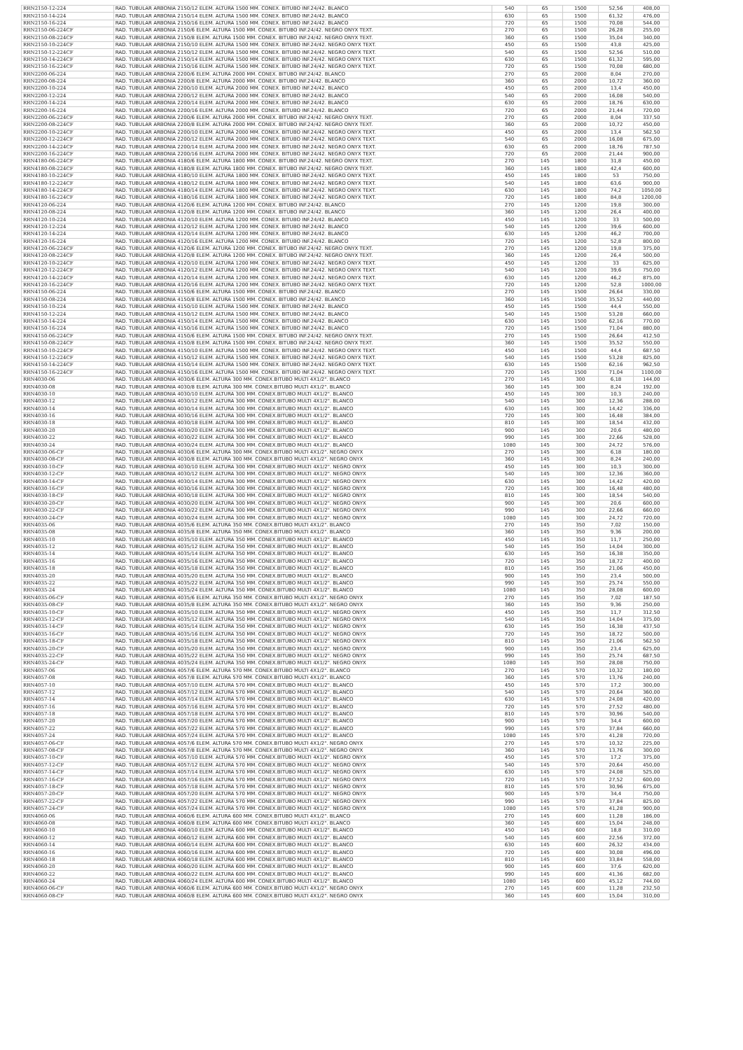| RRN2150-12-224 | RAD. TUBULAR ARBONIA 2150/12 ELEM. ALTURA 1500 MM. CONEX. BITUBO INF.24/42. BLANCO | 540 | 65 | 1500 | 52,56 | 408,00 |
| RRN2150-14-224 | RAD. TUBULAR ARBONIA 2150/14 ELEM. ALTURA 1500 MM. CONEX. BITUBO INF.24/42. BLANCO | 630 | 65 | 1500 | 61,32 | 476,00 |
| RRN2150-16-224 | RAD. TUBULAR ARBONIA 2150/16 ELEM. ALTURA 1500 MM. CONEX. BITUBO INF.24/42. BLANCO | 720 | 65 | 1500 | 70,08 | 544,00 |
| RRN2150-06-224CF | RAD. TUBULAR ARBONIA 2150/6 ELEM. ALTURA 1500 MM. CONEX. BITUBO INF.24/42. NEGRO ONYX TEXT. | 270 | 65 | 1500 | 26,28 | 255,00 |
| RRN2150-08-224CF | RAD. TUBULAR ARBONIA 2150/8 ELEM. ALTURA 1500 MM. CONEX. BITUBO INF.24/42. NEGRO ONYX TEXT. | 360 | 65 | 1500 | 35,04 | 340,00 |
| RRN2150-10-224CF | RAD. TUBULAR ARBONIA 2150/10 ELEM. ALTURA 1500 MM. CONEX. BITUBO INF.24/42. NEGRO ONYX TEXT. | 450 | 65 | 1500 | 43,8 | 425,00 |
| RRN2150-12-224CF | RAD. TUBULAR ARBONIA 2150/12 ELEM. ALTURA 1500 MM. CONEX. BITUBO INF.24/42. NEGRO ONYX TEXT. | 540 | 65 | 1500 | 52,56 | 510,00 |
| RRN2150-14-224CF | RAD. TUBULAR ARBONIA 2150/14 ELEM. ALTURA 1500 MM. CONEX. BITUBO INF.24/42. NEGRO ONYX TEXT. | 630 | 65 | 1500 | 61,32 | 595,00 |
| RRN2150-16-224CF | RAD. TUBULAR ARBONIA 2150/16 ELEM. ALTURA 1500 MM. CONEX. BITUBO INF.24/42. NEGRO ONYX TEXT. | 720 | 65 | 1500 | 70,08 | 680,00 |
| RRN2200-06-224 | RAD. TUBULAR ARBONIA 2200/6 ELEM. ALTURA 2000 MM. CONEX. BITUBO INF.24/42. BLANCO | 270 | 65 | 2000 | 8,04 | 270,00 |
| RRN2200-08-224 | RAD. TUBULAR ARBONIA 2200/8 ELEM. ALTURA 2000 MM. CONEX. BITUBO INF.24/42. BLANCO | 360 | 65 | 2000 | 10,72 | 360,00 |
| RRN2200-10-224 | RAD. TUBULAR ARBONIA 2200/10 ELEM. ALTURA 2000 MM. CONEX. BITUBO INF.24/42. BLANCO | 450 | 65 | 2000 | 13,4 | 450,00 |
| RRN2200-12-224 | RAD. TUBULAR ARBONIA 2200/12 ELEM. ALTURA 2000 MM. CONEX. BITUBO INF.24/42. BLANCO | 540 | 65 | 2000 | 16,08 | 540,00 |
| RRN2200-14-224 | RAD. TUBULAR ARBONIA 2200/14 ELEM. ALTURA 2000 MM. CONEX. BITUBO INF.24/42. BLANCO | 630 | 65 | 2000 | 18,76 | 630,00 |
| RRN2200-16-224 | RAD. TUBULAR ARBONIA 2200/16 ELEM. ALTURA 2000 MM. CONEX. BITUBO INF.24/42. BLANCO | 720 | 65 | 2000 | 21,44 | 720,00 |
| RRN2200-06-224CF | RAD. TUBULAR ARBONIA 2200/6 ELEM. ALTURA 2000 MM. CONEX. BITUBO INF.24/42. NEGRO ONYX TEXT. | 270 | 65 | 2000 | 8,04 | 337,50 |
| RRN2200-08-224CF | RAD. TUBULAR ARBONIA 2200/8 ELEM. ALTURA 2000 MM. CONEX. BITUBO INF.24/42. NEGRO ONYX TEXT. | 360 | 65 | 2000 | 10,72 | 450,00 |
| RRN2200-10-224CF | RAD. TUBULAR ARBONIA 2200/10 ELEM. ALTURA 2000 MM. CONEX. BITUBO INF.24/42. NEGRO ONYX TEXT. | 450 | 65 | 2000 | 13,4 | 562,50 |
| RRN2200-12-224CF | RAD. TUBULAR ARBONIA 2200/12 ELEM. ALTURA 2000 MM. CONEX. BITUBO INF.24/42. NEGRO ONYX TEXT. | 540 | 65 | 2000 | 16,08 | 675,00 |
| RRN2200-14-224CF | RAD. TUBULAR ARBONIA 2200/14 ELEM. ALTURA 2000 MM. CONEX. BITUBO INF.24/42. NEGRO ONYX TEXT. | 630 | 65 | 2000 | 18,76 | 787,50 |
| RRN2200-16-224CF | RAD. TUBULAR ARBONIA 2200/16 ELEM. ALTURA 2000 MM. CONEX. BITUBO INF.24/42. NEGRO ONYX TEXT. | 720 | 65 | 2000 | 21,44 | 900,00 |
| RRN4180-06-224CF | RAD. TUBULAR ARBONIA 4180/6 ELEM. ALTURA 1800 MM. CONEX. BITUBO INF.24/42. NEGRO ONYX TEXT. | 270 | 145 | 1800 | 31,8 | 450,00 |
| RRN4180-08-224CF | RAD. TUBULAR ARBONIA 4180/8 ELEM. ALTURA 1800 MM. CONEX. BITUBO INF.24/42. NEGRO ONYX TEXT. | 360 | 145 | 1800 | 42,4 | 600,00 |
| RRN4180-10-224CF | RAD. TUBULAR ARBONIA 4180/10 ELEM. ALTURA 1800 MM. CONEX. BITUBO INF.24/42. NEGRO ONYX TEXT. | 450 | 145 | 1800 | 53 | 750,00 |
| RRN4180-12-224CF | RAD. TUBULAR ARBONIA 4180/12 ELEM. ALTURA 1800 MM. CONEX. BITUBO INF.24/42. NEGRO ONYX TEXT. | 540 | 145 | 1800 | 63,6 | 900,00 |
| RRN4180-14-224CF | RAD. TUBULAR ARBONIA 4180/14 ELEM. ALTURA 1800 MM. CONEX. BITUBO INF.24/42. NEGRO ONYX TEXT. | 630 | 145 | 1800 | 74,2 | 1050,00 |
| RRN4180-16-224CF | RAD. TUBULAR ARBONIA 4180/16 ELEM. ALTURA 1800 MM. CONEX. BITUBO INF.24/42. NEGRO ONYX TEXT. | 720 | 145 | 1800 | 84,8 | 1200,00 |
| RRN4120-06-224 | RAD. TUBULAR ARBONIA 4120/6 ELEM. ALTURA 1200 MM. CONEX. BITUBO INF.24/42. BLANCO | 270 | 145 | 1200 | 19,8 | 300,00 |
| RRN4120-08-224 | RAD. TUBULAR ARBONIA 4120/8 ELEM. ALTURA 1200 MM. CONEX. BITUBO INF.24/42. BLANCO | 360 | 145 | 1200 | 26,4 | 400,00 |
| RRN4120-10-224 | RAD. TUBULAR ARBONIA 4120/10 ELEM. ALTURA 1200 MM. CONEX. BITUBO INF.24/42. BLANCO | 450 | 145 | 1200 | 33 | 500,00 |
| RRN4120-12-224 | RAD. TUBULAR ARBONIA 4120/12 ELEM. ALTURA 1200 MM. CONEX. BITUBO INF.24/42. BLANCO | 540 | 145 | 1200 | 39,6 | 600,00 |
| RRN4120-14-224 | RAD. TUBULAR ARBONIA 4120/14 ELEM. ALTURA 1200 MM. CONEX. BITUBO INF.24/42. BLANCO | 630 | 145 | 1200 | 46,2 | 700,00 |
| RRN4120-16-224 | RAD. TUBULAR ARBONIA 4120/16 ELEM. ALTURA 1200 MM. CONEX. BITUBO INF.24/42. BLANCO | 720 | 145 | 1200 | 52,8 | 800,00 |
| RRN4120-06-224CF | RAD. TUBULAR ARBONIA 4120/6 ELEM. ALTURA 1200 MM. CONEX. BITUBO INF.24/42. NEGRO ONYX TEXT. | 270 | 145 | 1200 | 19,8 | 375,00 |
| RRN4120-08-224CF | RAD. TUBULAR ARBONIA 4120/8 ELEM. ALTURA 1200 MM. CONEX. BITUBO INF.24/42. NEGRO ONYX TEXT. | 360 | 145 | 1200 | 26,4 | 500,00 |
| RRN4120-10-224CF | RAD. TUBULAR ARBONIA 4120/10 ELEM. ALTURA 1200 MM. CONEX. BITUBO INF.24/42. NEGRO ONYX TEXT. | 450 | 145 | 1200 | 33 | 625,00 |
| RRN4120-12-224CF | RAD. TUBULAR ARBONIA 4120/12 ELEM. ALTURA 1200 MM. CONEX. BITUBO INF.24/42. NEGRO ONYX TEXT. | 540 | 145 | 1200 | 39,6 | 750,00 |
| RRN4120-14-224CF | RAD. TUBULAR ARBONIA 4120/14 ELEM. ALTURA 1200 MM. CONEX. BITUBO INF.24/42. NEGRO ONYX TEXT. | 630 | 145 | 1200 | 46,2 | 875,00 |
| RRN4120-16-224CF | RAD. TUBULAR ARBONIA 4120/16 ELEM. ALTURA 1200 MM. CONEX. BITUBO INF.24/42. NEGRO ONYX TEXT. | 720 | 145 | 1200 | 52,8 | 1000,00 |
| RRN4150-06-224 | RAD. TUBULAR ARBONIA 4150/6 ELEM. ALTURA 1500 MM. CONEX. BITUBO INF.24/42. BLANCO | 270 | 145 | 1500 | 26,64 | 330,00 |
| RRN4150-08-224 | RAD. TUBULAR ARBONIA 4150/8 ELEM. ALTURA 1500 MM. CONEX. BITUBO INF.24/42. BLANCO | 360 | 145 | 1500 | 35,52 | 440,00 |
| RRN4150-10-224 | RAD. TUBULAR ARBONIA 4150/10 ELEM. ALTURA 1500 MM. CONEX. BITUBO INF.24/42. BLANCO | 450 | 145 | 1500 | 44,4 | 550,00 |
| RRN4150-12-224 | RAD. TUBULAR ARBONIA 4150/12 ELEM. ALTURA 1500 MM. CONEX. BITUBO INF.24/42. BLANCO | 540 | 145 | 1500 | 53,28 | 660,00 |
| RRN4150-14-224 | RAD. TUBULAR ARBONIA 4150/14 ELEM. ALTURA 1500 MM. CONEX. BITUBO INF.24/42. BLANCO | 630 | 145 | 1500 | 62,16 | 770,00 |
| RRN4150-16-224 | RAD. TUBULAR ARBONIA 4150/16 ELEM. ALTURA 1500 MM. CONEX. BITUBO INF.24/42. BLANCO | 720 | 145 | 1500 | 71,04 | 880,00 |
| RRN4150-06-224CF | RAD. TUBULAR ARBONIA 4150/6 ELEM. ALTURA 1500 MM. CONEX. BITUBO INF.24/42. NEGRO ONYX TEXT. | 270 | 145 | 1500 | 26,64 | 412,50 |
| RRN4150-08-224CF | RAD. TUBULAR ARBONIA 4150/8 ELEM. ALTURA 1500 MM. CONEX. BITUBO INF.24/42. NEGRO ONYX TEXT. | 360 | 145 | 1500 | 35,52 | 550,00 |
| RRN4150-10-224CF | RAD. TUBULAR ARBONIA 4150/10 ELEM. ALTURA 1500 MM. CONEX. BITUBO INF.24/42. NEGRO ONYX TEXT. | 450 | 145 | 1500 | 44,4 | 687,50 |
| RRN4150-12-224CF | RAD. TUBULAR ARBONIA 4150/12 ELEM. ALTURA 1500 MM. CONEX. BITUBO INF.24/42. NEGRO ONYX TEXT. | 540 | 145 | 1500 | 53,28 | 825,00 |
| RRN4150-14-224CF | RAD. TUBULAR ARBONIA 4150/14 ELEM. ALTURA 1500 MM. CONEX. BITUBO INF.24/42. NEGRO ONYX TEXT. | 630 | 145 | 1500 | 62,16 | 962,50 |
| RRN4150-16-224CF | RAD. TUBULAR ARBONIA 4150/16 ELEM. ALTURA 1500 MM. CONEX. BITUBO INF.24/42. NEGRO ONYX TEXT. | 720 | 145 | 1500 | 71,04 | 1100,00 |
| RRN4030-06 | RAD. TUBULAR ARBONIA 4030/6 ELEM. ALTURA 300 MM. CONEX.BITUBO MULTI 4X1/2". BLANCO | 270 | 145 | 300 | 6,18 | 144,00 |
| RRN4030-08 | RAD. TUBULAR ARBONIA 4030/8 ELEM. ALTURA 300 MM. CONEX.BITUBO MULTI 4X1/2". BLANCO | 360 | 145 | 300 | 8,24 | 192,00 |
| RRN4030-10 | RAD. TUBULAR ARBONIA 4030/10 ELEM. ALTURA 300 MM. CONEX.BITUBO MULTI 4X1/2". BLANCO | 450 | 145 | 300 | 10,3 | 240,00 |
| RRN4030-12 | RAD. TUBULAR ARBONIA 4030/12 ELEM. ALTURA 300 MM. CONEX.BITUBO MULTI 4X1/2". BLANCO | 540 | 145 | 300 | 12,36 | 288,00 |
| RRN4030-14 | RAD. TUBULAR ARBONIA 4030/14 ELEM. ALTURA 300 MM. CONEX.BITUBO MULTI 4X1/2". BLANCO | 630 | 145 | 300 | 14,42 | 336,00 |
| RRN4030-16 | RAD. TUBULAR ARBONIA 4030/16 ELEM. ALTURA 300 MM. CONEX.BITUBO MULTI 4X1/2". BLANCO | 720 | 145 | 300 | 16,48 | 384,00 |
| RRN4030-18 | RAD. TUBULAR ARBONIA 4030/18 ELEM. ALTURA 300 MM. CONEX.BITUBO MULTI 4X1/2". BLANCO | 810 | 145 | 300 | 18,54 | 432,00 |
| RRN4030-20 | RAD. TUBULAR ARBONIA 4030/20 ELEM. ALTURA 300 MM. CONEX.BITUBO MULTI 4X1/2". BLANCO | 900 | 145 | 300 | 20,6 | 480,00 |
| RRN4030-22 | RAD. TUBULAR ARBONIA 4030/22 ELEM. ALTURA 300 MM. CONEX.BITUBO MULTI 4X1/2". BLANCO | 990 | 145 | 300 | 22,66 | 528,00 |
| RRN4030-24 | RAD. TUBULAR ARBONIA 4030/24 ELEM. ALTURA 300 MM. CONEX.BITUBO MULTI 4X1/2". BLANCO | 1080 | 145 | 300 | 24,72 | 576,00 |
| RRN4030-06-CF | RAD. TUBULAR ARBONIA 4030/6 ELEM. ALTURA 300 MM. CONEX.BITUBO MULTI 4X1/2". NEGRO ONYX | 270 | 145 | 300 | 6,18 | 180,00 |
| RRN4030-08-CF | RAD. TUBULAR ARBONIA 4030/8 ELEM. ALTURA 300 MM. CONEX.BITUBO MULTI 4X1/2". NEGRO ONYX | 360 | 145 | 300 | 8,24 | 240,00 |
| RRN4030-10-CF | RAD. TUBULAR ARBONIA 4030/10 ELEM. ALTURA 300 MM. CONEX.BITUBO MULTI 4X1/2". NEGRO ONYX | 450 | 145 | 300 | 10,3 | 300,00 |
| RRN4030-12-CF | RAD. TUBULAR ARBONIA 4030/12 ELEM. ALTURA 300 MM. CONEX.BITUBO MULTI 4X1/2". NEGRO ONYX | 540 | 145 | 300 | 12,36 | 360,00 |
| RRN4030-14-CF | RAD. TUBULAR ARBONIA 4030/14 ELEM. ALTURA 300 MM. CONEX.BITUBO MULTI 4X1/2". NEGRO ONYX | 630 | 145 | 300 | 14,42 | 420,00 |
| RRN4030-16-CF | RAD. TUBULAR ARBONIA 4030/16 ELEM. ALTURA 300 MM. CONEX.BITUBO MULTI 4X1/2". NEGRO ONYX | 720 | 145 | 300 | 16,48 | 480,00 |
| RRN4030-18-CF | RAD. TUBULAR ARBONIA 4030/18 ELEM. ALTURA 300 MM. CONEX.BITUBO MULTI 4X1/2". NEGRO ONYX | 810 | 145 | 300 | 18,54 | 540,00 |
| RRN4030-20-CF | RAD. TUBULAR ARBONIA 4030/20 ELEM. ALTURA 300 MM. CONEX.BITUBO MULTI 4X1/2". NEGRO ONYX | 900 | 145 | 300 | 20,6 | 600,00 |
| RRN4030-22-CF | RAD. TUBULAR ARBONIA 4030/22 ELEM. ALTURA 300 MM. CONEX.BITUBO MULTI 4X1/2". NEGRO ONYX | 990 | 145 | 300 | 22,66 | 660,00 |
| RRN4030-24-CF | RAD. TUBULAR ARBONIA 4030/24 ELEM. ALTURA 300 MM. CONEX.BITUBO MULTI 4X1/2". NEGRO ONYX | 1080 | 145 | 300 | 24,72 | 720,00 |
| RRN4035-06 | RAD. TUBULAR ARBONIA 4035/6 ELEM. ALTURA 350 MM. CONEX.BITUBO MULTI 4X1/2". BLANCO | 270 | 145 | 350 | 7,02 | 150,00 |
| RRN4035-08 | RAD. TUBULAR ARBONIA 4035/8 ELEM. ALTURA 350 MM. CONEX.BITUBO MULTI 4X1/2". BLANCO | 360 | 145 | 350 | 9,36 | 200,00 |
| RRN4035-10 | RAD. TUBULAR ARBONIA 4035/10 ELEM. ALTURA 350 MM. CONEX.BITUBO MULTI 4X1/2". BLANCO | 450 | 145 | 350 | 11,7 | 250,00 |
| RRN4035-12 | RAD. TUBULAR ARBONIA 4035/12 ELEM. ALTURA 350 MM. CONEX.BITUBO MULTI 4X1/2". BLANCO | 540 | 145 | 350 | 14,04 | 300,00 |
| RRN4035-14 | RAD. TUBULAR ARBONIA 4035/14 ELEM. ALTURA 350 MM. CONEX.BITUBO MULTI 4X1/2". BLANCO | 630 | 145 | 350 | 16,38 | 350,00 |
| RRN4035-16 | RAD. TUBULAR ARBONIA 4035/16 ELEM. ALTURA 350 MM. CONEX.BITUBO MULTI 4X1/2". BLANCO | 720 | 145 | 350 | 18,72 | 400,00 |
| RRN4035-18 | RAD. TUBULAR ARBONIA 4035/18 ELEM. ALTURA 350 MM. CONEX.BITUBO MULTI 4X1/2". BLANCO | 810 | 145 | 350 | 21,06 | 450,00 |
| RRN4035-20 | RAD. TUBULAR ARBONIA 4035/20 ELEM. ALTURA 350 MM. CONEX.BITUBO MULTI 4X1/2". BLANCO | 900 | 145 | 350 | 23,4 | 500,00 |
| RRN4035-22 | RAD. TUBULAR ARBONIA 4035/22 ELEM. ALTURA 350 MM. CONEX.BITUBO MULTI 4X1/2". BLANCO | 990 | 145 | 350 | 25,74 | 550,00 |
| RRN4035-24 | RAD. TUBULAR ARBONIA 4035/24 ELEM. ALTURA 350 MM. CONEX.BITUBO MULTI 4X1/2". BLANCO | 1080 | 145 | 350 | 28,08 | 600,00 |
| RRN4035-06-CF | RAD. TUBULAR ARBONIA 4035/6 ELEM. ALTURA 350 MM. CONEX.BITUBO MULTI 4X1/2". NEGRO ONYX | 270 | 145 | 350 | 7,02 | 187,50 |
| RRN4035-08-CF | RAD. TUBULAR ARBONIA 4035/8 ELEM. ALTURA 350 MM. CONEX.BITUBO MULTI 4X1/2". NEGRO ONYX | 360 | 145 | 350 | 9,36 | 250,00 |
| RRN4035-10-CF | RAD. TUBULAR ARBONIA 4035/10 ELEM. ALTURA 350 MM. CONEX.BITUBO MULTI 4X1/2". NEGRO ONYX | 450 | 145 | 350 | 11,7 | 312,50 |
| RRN4035-12-CF | RAD. TUBULAR ARBONIA 4035/12 ELEM. ALTURA 350 MM. CONEX.BITUBO MULTI 4X1/2". NEGRO ONYX | 540 | 145 | 350 | 14,04 | 375,00 |
| RRN4035-14-CF | RAD. TUBULAR ARBONIA 4035/14 ELEM. ALTURA 350 MM. CONEX.BITUBO MULTI 4X1/2". NEGRO ONYX | 630 | 145 | 350 | 16,38 | 437,50 |
| RRN4035-16-CF | RAD. TUBULAR ARBONIA 4035/16 ELEM. ALTURA 350 MM. CONEX.BITUBO MULTI 4X1/2". NEGRO ONYX | 720 | 145 | 350 | 18,72 | 500,00 |
| RRN4035-18-CF | RAD. TUBULAR ARBONIA 4035/18 ELEM. ALTURA 350 MM. CONEX.BITUBO MULTI 4X1/2". NEGRO ONYX | 810 | 145 | 350 | 21,06 | 562,50 |
| RRN4035-20-CF | RAD. TUBULAR ARBONIA 4035/20 ELEM. ALTURA 350 MM. CONEX.BITUBO MULTI 4X1/2". NEGRO ONYX | 900 | 145 | 350 | 23,4 | 625,00 |
| RRN4035-22-CF | RAD. TUBULAR ARBONIA 4035/22 ELEM. ALTURA 350 MM. CONEX.BITUBO MULTI 4X1/2". NEGRO ONYX | 990 | 145 | 350 | 25,74 | 687,50 |
| RRN4035-24-CF | RAD. TUBULAR ARBONIA 4035/24 ELEM. ALTURA 350 MM. CONEX.BITUBO MULTI 4X1/2". NEGRO ONYX | 1080 | 145 | 350 | 28,08 | 750,00 |
| RRN4057-06 | RAD. TUBULAR ARBONIA 4057/6 ELEM. ALTURA 570 MM. CONEX.BITUBO MULTI 4X1/2". BLANCO | 270 | 145 | 570 | 10,32 | 180,00 |
| RRN4057-08 | RAD. TUBULAR ARBONIA 4057/8 ELEM. ALTURA 570 MM. CONEX.BITUBO MULTI 4X1/2". BLANCO | 360 | 145 | 570 | 13,76 | 240,00 |
| RRN4057-10 | RAD. TUBULAR ARBONIA 4057/10 ELEM. ALTURA 570 MM. CONEX.BITUBO MULTI 4X1/2". BLANCO | 450 | 145 | 570 | 17,2 | 300,00 |
| RRN4057-12 | RAD. TUBULAR ARBONIA 4057/12 ELEM. ALTURA 570 MM. CONEX.BITUBO MULTI 4X1/2". BLANCO | 540 | 145 | 570 | 20,64 | 360,00 |
| RRN4057-14 | RAD. TUBULAR ARBONIA 4057/14 ELEM. ALTURA 570 MM. CONEX.BITUBO MULTI 4X1/2". BLANCO | 630 | 145 | 570 | 24,08 | 420,00 |
| RRN4057-16 | RAD. TUBULAR ARBONIA 4057/16 ELEM. ALTURA 570 MM. CONEX.BITUBO MULTI 4X1/2". BLANCO | 720 | 145 | 570 | 27,52 | 480,00 |
| RRN4057-18 | RAD. TUBULAR ARBONIA 4057/18 ELEM. ALTURA 570 MM. CONEX.BITUBO MULTI 4X1/2". BLANCO | 810 | 145 | 570 | 30,96 | 540,00 |
| RRN4057-20 | RAD. TUBULAR ARBONIA 4057/20 ELEM. ALTURA 570 MM. CONEX.BITUBO MULTI 4X1/2". BLANCO | 900 | 145 | 570 | 34,4 | 600,00 |
| RRN4057-22 | RAD. TUBULAR ARBONIA 4057/22 ELEM. ALTURA 570 MM. CONEX.BITUBO MULTI 4X1/2". BLANCO | 990 | 145 | 570 | 37,84 | 660,00 |
| RRN4057-24 | RAD. TUBULAR ARBONIA 4057/24 ELEM. ALTURA 570 MM. CONEX.BITUBO MULTI 4X1/2". BLANCO | 1080 | 145 | 570 | 41,28 | 720,00 |
| RRN4057-06-CF | RAD. TUBULAR ARBONIA 4057/6 ELEM. ALTURA 570 MM. CONEX.BITUBO MULTI 4X1/2". NEGRO ONYX | 270 | 145 | 570 | 10,32 | 225,00 |
| RRN4057-08-CF | RAD. TUBULAR ARBONIA 4057/8 ELEM. ALTURA 570 MM. CONEX.BITUBO MULTI 4X1/2". NEGRO ONYX | 360 | 145 | 570 | 13,76 | 300,00 |
| RRN4057-10-CF | RAD. TUBULAR ARBONIA 4057/10 ELEM. ALTURA 570 MM. CONEX.BITUBO MULTI 4X1/2". NEGRO ONYX | 450 | 145 | 570 | 17,2 | 375,00 |
| RRN4057-12-CF | RAD. TUBULAR ARBONIA 4057/12 ELEM. ALTURA 570 MM. CONEX.BITUBO MULTI 4X1/2". NEGRO ONYX | 540 | 145 | 570 | 20,64 | 450,00 |
| RRN4057-14-CF | RAD. TUBULAR ARBONIA 4057/14 ELEM. ALTURA 570 MM. CONEX.BITUBO MULTI 4X1/2". NEGRO ONYX | 630 | 145 | 570 | 24,08 | 525,00 |
| RRN4057-16-CF | RAD. TUBULAR ARBONIA 4057/16 ELEM. ALTURA 570 MM. CONEX.BITUBO MULTI 4X1/2". NEGRO ONYX | 720 | 145 | 570 | 27,52 | 600,00 |
| RRN4057-18-CF | RAD. TUBULAR ARBONIA 4057/18 ELEM. ALTURA 570 MM. CONEX.BITUBO MULTI 4X1/2". NEGRO ONYX | 810 | 145 | 570 | 30,96 | 675,00 |
| RRN4057-20-CF | RAD. TUBULAR ARBONIA 4057/20 ELEM. ALTURA 570 MM. CONEX.BITUBO MULTI 4X1/2". NEGRO ONYX | 900 | 145 | 570 | 34,4 | 750,00 |
| RRN4057-22-CF | RAD. TUBULAR ARBONIA 4057/22 ELEM. ALTURA 570 MM. CONEX.BITUBO MULTI 4X1/2". NEGRO ONYX | 990 | 145 | 570 | 37,84 | 825,00 |
| RRN4057-24-CF | RAD. TUBULAR ARBONIA 4057/24 ELEM. ALTURA 570 MM. CONEX.BITUBO MULTI 4X1/2". NEGRO ONYX | 1080 | 145 | 570 | 41,28 | 900,00 |
| RRN4060-06 | RAD. TUBULAR ARBONIA 4060/6 ELEM. ALTURA 600 MM. CONEX.BITUBO MULTI 4X1/2". BLANCO | 270 | 145 | 600 | 11,28 | 186,00 |
| RRN4060-08 | RAD. TUBULAR ARBONIA 4060/8 ELEM. ALTURA 600 MM. CONEX.BITUBO MULTI 4X1/2". BLANCO | 360 | 145 | 600 | 15,04 | 248,00 |
| RRN4060-10 | RAD. TUBULAR ARBONIA 4060/10 ELEM. ALTURA 600 MM. CONEX.BITUBO MULTI 4X1/2". BLANCO | 450 | 145 | 600 | 18,8 | 310,00 |
| RRN4060-12 | RAD. TUBULAR ARBONIA 4060/12 ELEM. ALTURA 600 MM. CONEX.BITUBO MULTI 4X1/2". BLANCO | 540 | 145 | 600 | 22,56 | 372,00 |
| RRN4060-14 | RAD. TUBULAR ARBONIA 4060/14 ELEM. ALTURA 600 MM. CONEX.BITUBO MULTI 4X1/2". BLANCO | 630 | 145 | 600 | 26,32 | 434,00 |
| RRN4060-16 | RAD. TUBULAR ARBONIA 4060/16 ELEM. ALTURA 600 MM. CONEX.BITUBO MULTI 4X1/2". BLANCO | 720 | 145 | 600 | 30,08 | 496,00 |
| RRN4060-18 | RAD. TUBULAR ARBONIA 4060/18 ELEM. ALTURA 600 MM. CONEX.BITUBO MULTI 4X1/2". BLANCO | 810 | 145 | 600 | 33,84 | 558,00 |
| RRN4060-20 | RAD. TUBULAR ARBONIA 4060/20 ELEM. ALTURA 600 MM. CONEX.BITUBO MULTI 4X1/2". BLANCO | 900 | 145 | 600 | 37,6 | 620,00 |
| RRN4060-22 | RAD. TUBULAR ARBONIA 4060/22 ELEM. ALTURA 600 MM. CONEX.BITUBO MULTI 4X1/2". BLANCO | 990 | 145 | 600 | 41,36 | 682,00 |
| RRN4060-24 | RAD. TUBULAR ARBONIA 4060/24 ELEM. ALTURA 600 MM. CONEX.BITUBO MULTI 4X1/2". BLANCO | 1080 | 145 | 600 | 45,12 | 744,00 |
| RRN4060-06-CF | RAD. TUBULAR ARBONIA 4060/6 ELEM. ALTURA 600 MM. CONEX.BITUBO MULTI 4X1/2". NEGRO ONYX | 270 | 145 | 600 | 11,28 | 232,50 |
| RRN4060-08-CF | RAD. TUBULAR ARBONIA 4060/8 ELEM. ALTURA 600 MM. CONEX.BITUBO MULTI 4X1/2". NEGRO ONYX | 360 | 145 | 600 | 15,04 | 310,00 |